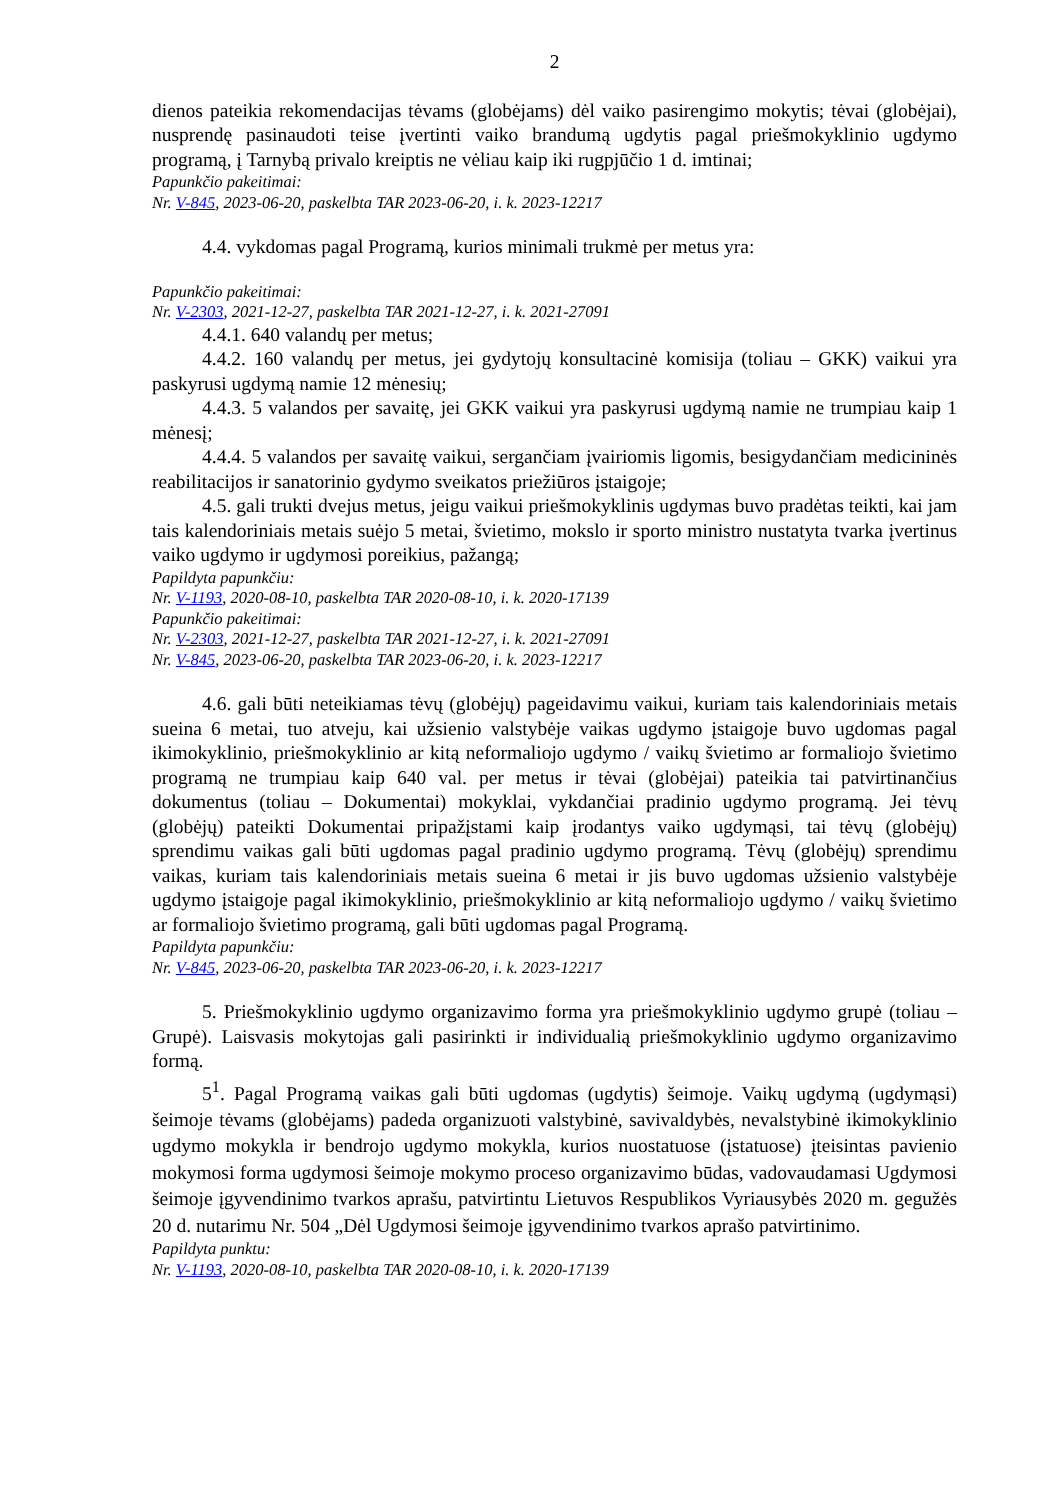2
dienos pateikia rekomendacijas tėvams (globėjams) dėl vaiko pasirengimo mokytis; tėvai (globėjai), nusprendę pasinaudoti teise įvertinti vaiko brandumą ugdytis pagal priešmokyklinio ugdymo programą, į Tarnybą privalo kreiptis ne vėliau kaip iki rugpjūčio 1 d. imtinai;
Papunkčio pakeitimai:
Nr. V-845, 2023-06-20, paskelbta TAR 2023-06-20, i. k. 2023-12217
4.4. vykdomas pagal Programą, kurios minimali trukmė per metus yra:
Papunkčio pakeitimai:
Nr. V-2303, 2021-12-27, paskelbta TAR 2021-12-27, i. k. 2021-27091
4.4.1. 640 valandų per metus;
4.4.2. 160 valandų per metus, jei gydytojų konsultacinė komisija (toliau – GKK) vaikui yra paskyrusi ugdymą namie 12 mėnesių;
4.4.3. 5 valandos per savaitę, jei GKK vaikui yra paskyrusi ugdymą namie ne trumpiau kaip 1 mėnesį;
4.4.4. 5 valandos per savaitę vaikui, sergančiam įvairiomis ligomis, besigydančiam medicininės reabilitacijos ir sanatorinio gydymo sveikatos priežiūros įstaigoje;
4.5. gali trukti dvejus metus, jeigu vaikui priešmokyklinis ugdymas buvo pradėtas teikti, kai jam tais kalendoriniais metais suėjo 5 metai, švietimo, mokslo ir sporto ministro nustatyta tvarka įvertinus vaiko ugdymo ir ugdymosi poreikius, pažangą;
Papildyta papunkčiu:
Nr. V-1193, 2020-08-10, paskelbta TAR 2020-08-10, i. k. 2020-17139
Papunkčio pakeitimai:
Nr. V-2303, 2021-12-27, paskelbta TAR 2021-12-27, i. k. 2021-27091
Nr. V-845, 2023-06-20, paskelbta TAR 2023-06-20, i. k. 2023-12217
4.6. gali būti neteikiamas tėvų (globėjų) pageidavimu vaikui, kuriam tais kalendoriniais metais sueina 6 metai, tuo atveju, kai užsienio valstybėje vaikas ugdymo įstaigoje buvo ugdomas pagal ikimokyklinio, priešmokyklinio ar kitą neformaliojo ugdymo / vaikų švietimo ar formaliojo švietimo programą ne trumpiau kaip 640 val. per metus ir tėvai (globėjai) pateikia tai patvirtinančius dokumentus (toliau – Dokumentai) mokyklai, vykdančiai pradinio ugdymo programą. Jei tėvų (globėjų) pateikti Dokumentai pripažįstami kaip įrodantys vaiko ugdymąsi, tai tėvų (globėjų) sprendimu vaikas gali būti ugdomas pagal pradinio ugdymo programą. Tėvų (globėjų) sprendimu vaikas, kuriam tais kalendoriniais metais sueina 6 metai ir jis buvo ugdomas užsienio valstybėje ugdymo įstaigoje pagal ikimokyklinio, priešmokyklinio ar kitą neformaliojo ugdymo / vaikų švietimo ar formaliojo švietimo programą, gali būti ugdomas pagal Programą.
Papildyta papunkčiu:
Nr. V-845, 2023-06-20, paskelbta TAR 2023-06-20, i. k. 2023-12217
5. Priešmokyklinio ugdymo organizavimo forma yra priešmokyklinio ugdymo grupė (toliau – Grupė). Laisvasis mokytojas gali pasirinkti ir individualią priešmokyklinio ugdymo organizavimo formą.
5<sup>1</sup>. Pagal Programą vaikas gali būti ugdomas (ugdytis) šeimoje. Vaikų ugdymą (ugdymąsi) šeimoje tėvams (globėjams) padeda organizuoti valstybinė, savivaldybės, nevalstybinė ikimokyklinio ugdymo mokykla ir bendrojo ugdymo mokykla, kurios nuostatuose (įstatuose) įteisintas pavienio mokymosi forma ugdymosi šeimoje mokymo proceso organizavimo būdas, vadovaudamasi Ugdymosi šeimoje įgyvendinimo tvarkos aprašu, patvirtintu Lietuvos Respublikos Vyriausybės 2020 m. gegužės 20 d. nutarimu Nr. 504 „Dėl Ugdymosi šeimoje įgyvendinimo tvarkos aprašo patvirtinimo.
Papildyta punktu:
Nr. V-1193, 2020-08-10, paskelbta TAR 2020-08-10, i. k. 2020-17139